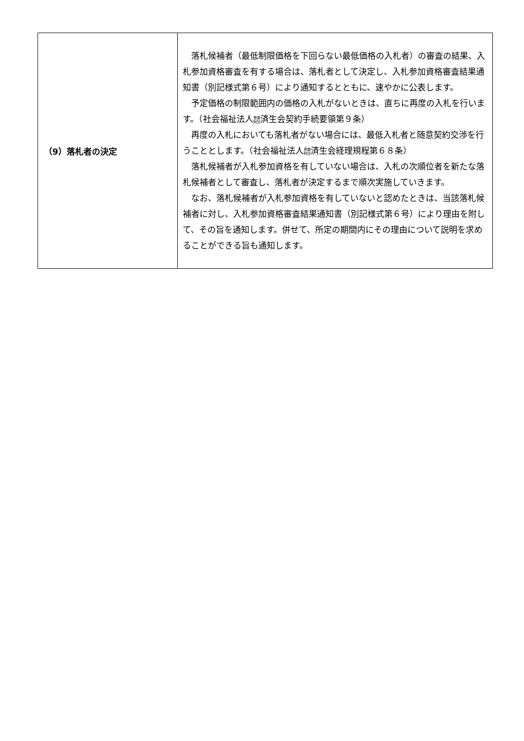| （9）落札者の決定 | 落札候補者（最低制限価格を下回らない最低価格の入札者）の審査の結果、入札参加資格審査を有する場合は、落札者として決定し、入札参加資格審査結果通知書（別記様式第６号）により通知するとともに、速やかに公表します。 予定価格の制限範囲内の価格の入札がないときは、直ちに再度の入札を行います。（社会福祉法人 恩賜 財団 済生会契約手続要領第９条） 再度の入札においても落札者がない場合には、最低入札者と随意契約交渉を行うこととします。（社会福祉法人 恩賜 財団 済生会経理規程第６８条） 落札候補者が入札参加資格を有していない場合は、入札の次順位者を新たな落札候補者として審査し、落札者が決定するまで順次実施していきます。 なお、落札候補者が入札参加資格を有していないと認めたときは、当該落札候補者に対し、入札参加資格審査結果通知書（別記様式第６号）により理由を附して、その旨を通知します。併せて、所定の期間内にその理由について説明を求めることができる旨も通知します。 |